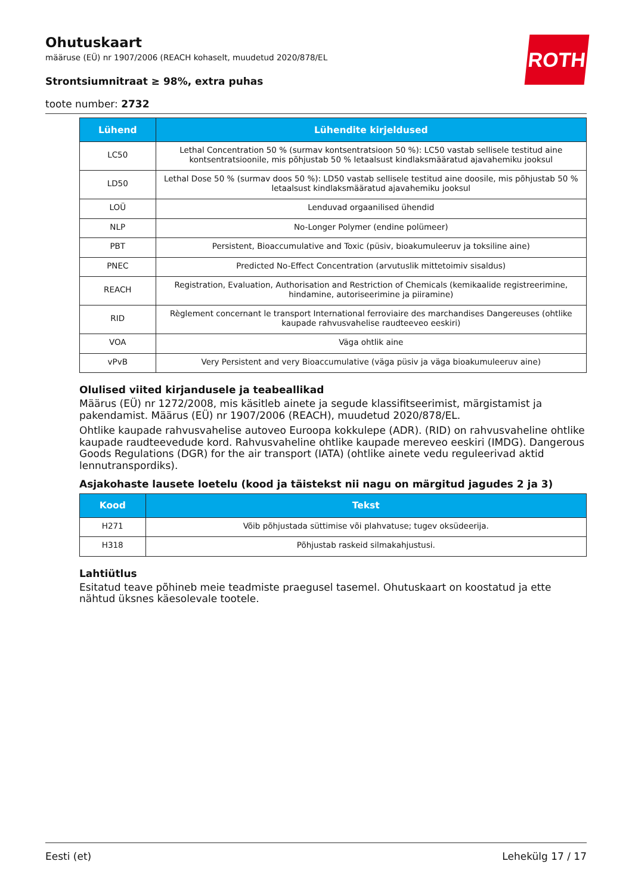ROTH
Ohutuskaart
määruse (EÜ) nr 1907/2006 (REACH kohaselt, muudetud 2020/878/EL
Strontsiumnitraat ≥ 98%, extra puhas
toote number: 2732
| Lühend | Lühendite kirjeldused |
| --- | --- |
| LC50 | Lethal Concentration 50 % (surmav kontsentratsioon 50 %): LC50 vastab sellisele testitud aine kontsentratsioonile, mis põhjustab 50 % letaalsust kindlaksmääratud ajavahemiku jooksul |
| LD50 | Lethal Dose 50 % (surmav doos 50 %): LD50 vastab sellisele testitud aine doosile, mis põhjustab 50 % letaalsust kindlaksmääratud ajavahemiku jooksul |
| LOÜ | Lenduvad orgaanilised ühendid |
| NLP | No-Longer Polymer (endine polümeer) |
| PBT | Persistent, Bioaccumulative and Toxic (püsiv, bioakumuleeruv ja toksiline aine) |
| PNEC | Predicted No-Effect Concentration (arvutuslik mittetoimiv sisaldus) |
| REACH | Registration, Evaluation, Authorisation and Restriction of Chemicals (kemikaalide registreerimine, hindamine, autoriseerimine ja piiramine) |
| RID | Règlement concernant le transport International ferroviaire des marchandises Dangereuses (ohtlike kaupade rahvusvahelise raudteeveo eeskiri) |
| VOA | Väga ohtlik aine |
| vPvB | Very Persistent and very Bioaccumulative (väga püsiv ja väga bioakumuleeruv aine) |
Olulised viited kirjandusele ja teabeallikad
Määrus (EÜ) nr 1272/2008, mis käsitleb ainete ja segude klassifitseerimist, märgistamist ja pakendamist. Määrus (EÜ) nr 1907/2006 (REACH), muudetud 2020/878/EL.
Ohtlike kaupade rahvusvahelise autoveo Euroopa kokkulepe (ADR). (RID) on rahvusvaheline ohtlike kaupade raudteevedude kord. Rahvusvaheline ohtlike kaupade mereveo eeskiri (IMDG). Dangerous Goods Regulations (DGR) for the air transport (IATA) (ohtlike ainete vedu reguleerivad aktid lennutranspordiks).
Asjakohaste lausete loetelu (kood ja täistekst nii nagu on märgitud jagudes 2 ja 3)
| Kood | Tekst |
| --- | --- |
| H271 | Võib põhjustada süttimise või plahvatuse; tugev oksüdeerija. |
| H318 | Põhjustab raskeid silmakahjustusi. |
Lahtiütlus
Esitatud teave põhineb meie teadmiste praegusel tasemel. Ohutuskaart on koostatud ja ette nähtud üksnes käesolevale tootele.
Eesti (et) Lehekülg 17 / 17